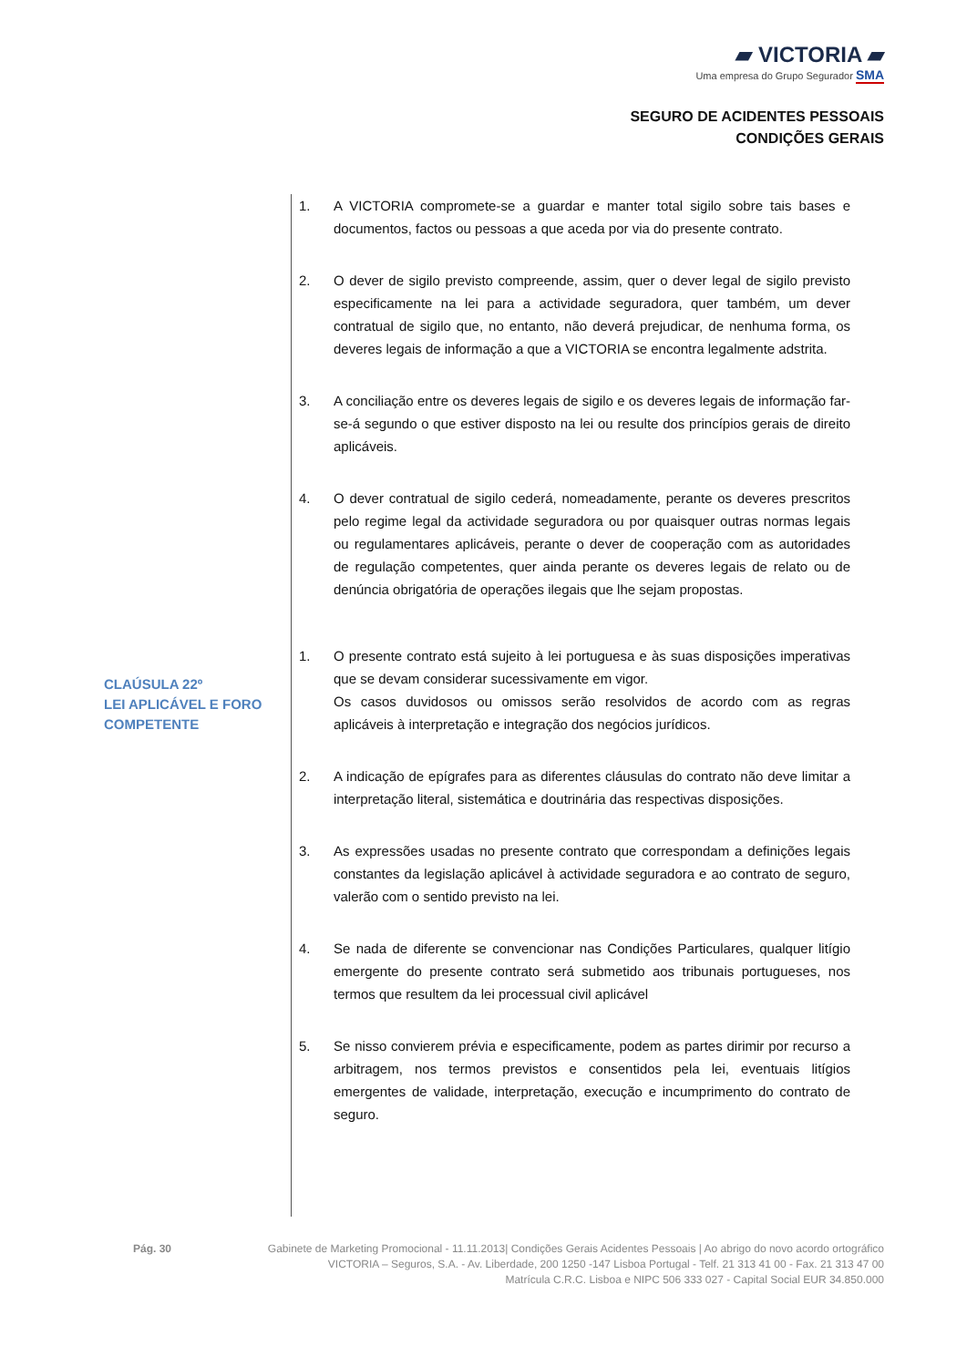▰ VICTORIA ▰
Uma empresa do Grupo Segurador SMA
SEGURO DE ACIDENTES PESSOAIS
CONDIÇÕES GERAIS
1. A VICTORIA compromete-se a guardar e manter total sigilo sobre tais bases e documentos, factos ou pessoas a que aceda por via do presente contrato.
2. O dever de sigilo previsto compreende, assim, quer o dever legal de sigilo previsto especificamente na lei para a actividade seguradora, quer também, um dever contratual de sigilo que, no entanto, não deverá prejudicar, de nenhuma forma, os deveres legais de informação a que a VICTORIA se encontra legalmente adstrita.
3. A conciliação entre os deveres legais de sigilo e os deveres legais de informação far-se-á segundo o que estiver disposto na lei ou resulte dos princípios gerais de direito aplicáveis.
4. O dever contratual de sigilo cederá, nomeadamente, perante os deveres prescritos pelo regime legal da actividade seguradora ou por quaisquer outras normas legais ou regulamentares aplicáveis, perante o dever de cooperação com as autoridades de regulação competentes, quer ainda perante os deveres legais de relato ou de denúncia obrigatória de operações ilegais que lhe sejam propostas.
1. O presente contrato está sujeito à lei portuguesa e às suas disposições imperativas que se devam considerar sucessivamente em vigor.
Os casos duvidosos ou omissos serão resolvidos de acordo com as regras aplicáveis à interpretação e integração dos negócios jurídicos.
2. A indicação de epígrafes para as diferentes cláusulas do contrato não deve limitar a interpretação literal, sistemática e doutrinária das respectivas disposições.
3. As expressões usadas no presente contrato que correspondam a definições legais constantes da legislação aplicável à actividade seguradora e ao contrato de seguro, valerão com o sentido previsto na lei.
4. Se nada de diferente se convencionar nas Condições Particulares, qualquer litígio emergente do presente contrato será submetido aos tribunais portugueses, nos termos que resultem da lei processual civil aplicável
5. Se nisso convierem prévia e especificamente, podem as partes dirimir por recurso a arbitragem, nos termos previstos e consentidos pela lei, eventuais litígios emergentes de validade, interpretação, execução e incumprimento do contrato de seguro.
CLAÚSULA 22º
LEI APLICÁVEL E FORO
COMPETENTE
Pág. 30 Gabinete de Marketing Promocional - 11.11.2013| Condições Gerais Acidentes Pessoais | Ao abrigo do novo acordo ortográfico
VICTORIA – Seguros, S.A. - Av. Liberdade, 200 1250 -147 Lisboa Portugal - Telf. 21 313 41 00 - Fax. 21 313 47 00
Matrícula C.R.C. Lisboa e NIPC 506 333 027 - Capital Social EUR 34.850.000